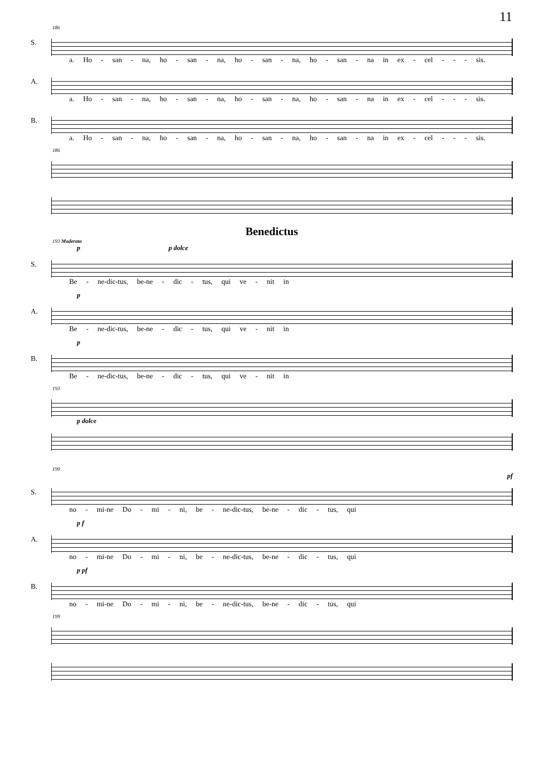11
186
S.
a. Ho - san - na, ho - san - na, ho - san - na, ho - san - na in ex - cel - - - sis.
A.
a. Ho - san - na, ho - san - na, ho - san - na, ho - san - na in ex - cel - - - sis.
B.
a. Ho - san - na, ho - san - na, ho - san - na, ho - san - na in ex - cel - - - sis.
186
Benedictus
193 Moderato
p p dolce
S.
Be - ne-dic-tus, be-ne - dic - tus, qui ve - nit in
p
A.
Be - ne-dic-tus, be-ne - dic - tus, qui ve - nit in
p
B.
Be - ne-dic-tus, be-ne - dic - tus, qui ve - nit in
193
p dolce
199
pf
S.
no - mi-ne Do - mi - ni, be - ne-dic-tus, be-ne - dic - tus, qui
p f
A.
no - mi-ne Do - mi - ni, be - ne-dic-tus, be-ne - dic - tus, qui
p pf
B.
no - mi-ne Do - mi - ni, be - ne-dic-tus, be-ne - dic - tus, qui
199